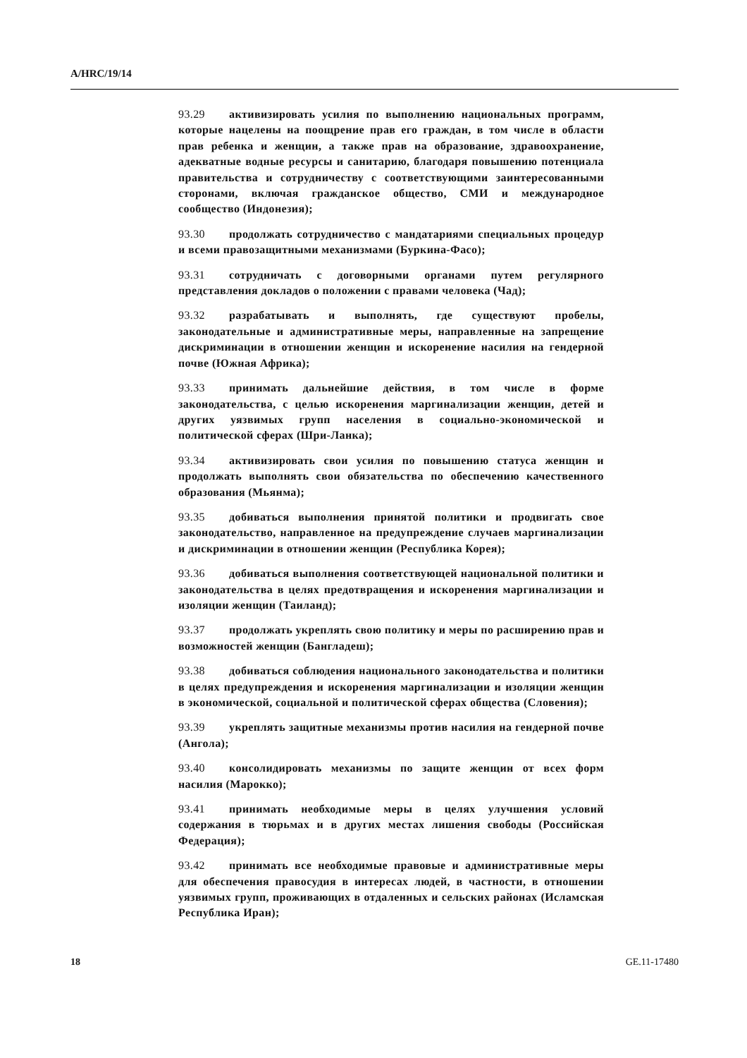A/HRC/19/14
93.29 активизировать усилия по выполнению национальных программ, которые нацелены на поощрение прав его граждан, в том числе в области прав ребенка и женщин, а также прав на образование, здравоохранение, адекватные водные ресурсы и санитарию, благодаря повышению потенциала правительства и сотрудничеству с соответствующими заинтересованными сторонами, включая гражданское общество, СМИ и международное сообщество (Индонезия);
93.30 продолжать сотрудничество с мандатариями специальных процедур и всеми правозащитными механизмами (Буркина-Фасо);
93.31 сотрудничать с договорными органами путем регулярного представления докладов о положении с правами человека (Чад);
93.32 разрабатывать и выполнять, где существуют пробелы, законодательные и административные меры, направленные на запрещение дискриминации в отношении женщин и искоренение насилия на гендерной почве (Южная Африка);
93.33 принимать дальнейшие действия, в том числе в форме законодательства, с целью искоренения маргинализации женщин, детей и других уязвимых групп населения в социально-экономической и политической сферах (Шри-Ланка);
93.34 активизировать свои усилия по повышению статуса женщин и продолжать выполнять свои обязательства по обеспечению качественного образования (Мьянма);
93.35 добиваться выполнения принятой политики и продвигать свое законодательство, направленное на предупреждение случаев маргинализации и дискриминации в отношении женщин (Республика Корея);
93.36 добиваться выполнения соответствующей национальной политики и законодательства в целях предотвращения и искоренения маргинализации и изоляции женщин (Таиланд);
93.37 продолжать укреплять свою политику и меры по расширению прав и возможностей женщин (Бангладеш);
93.38 добиваться соблюдения национального законодательства и политики в целях предупреждения и искоренения маргинализации и изоляции женщин в экономической, социальной и политической сферах общества (Словения);
93.39 укреплять защитные механизмы против насилия на гендерной почве (Ангола);
93.40 консолидировать механизмы по защите женщин от всех форм насилия (Марокко);
93.41 принимать необходимые меры в целях улучшения условий содержания в тюрьмах и в других местах лишения свободы (Российская Федерация);
93.42 принимать все необходимые правовые и административные меры для обеспечения правосудия в интересах людей, в частности, в отношении уязвимых групп, проживающих в отдаленных и сельских районах (Исламская Республика Иран);
18 GE.11-17480